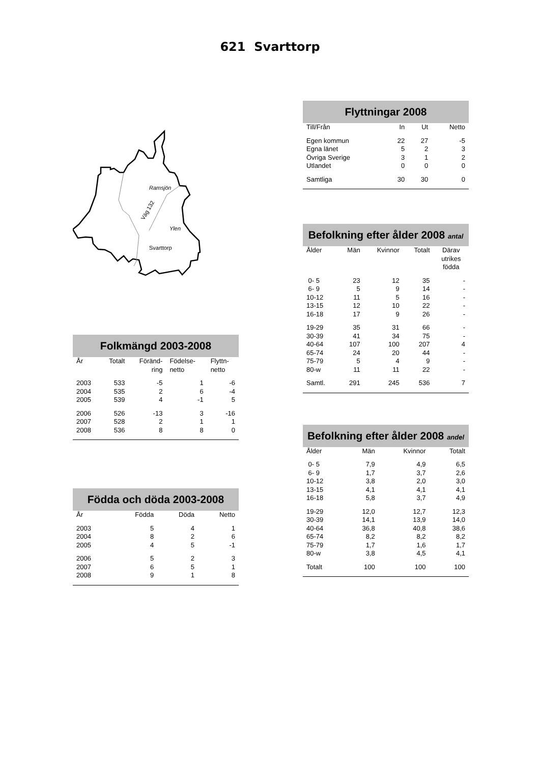621 Svarttorp
Ramsjön
Ylen
Svarttorp
Väg 132
Folkmängd 2003-2008
| År | Totalt | Föränd- ring | Födelse- netto | Flyttn- netto |
| --- | --- | --- | --- | --- |
| 2003 | 533 | -5 | 1 | -6 |
| 2004 | 535 | 2 | 6 | -4 |
| 2005 | 539 | 4 | -1 | 5 |
| 2006 | 526 | -13 | 3 | -16 |
| 2007 | 528 | 2 | 1 | 1 |
| 2008 | 536 | 8 | 8 | 0 |
Födda och döda 2003-2008
| År | Födda | Döda | Netto |
| --- | --- | --- | --- |
| 2003 | 5 | 4 | 1 |
| 2004 | 8 | 2 | 6 |
| 2005 | 4 | 5 | -1 |
| 2006 | 5 | 2 | 3 |
| 2007 | 6 | 5 | 1 |
| 2008 | 9 | 1 | 8 |
Flyttningar 2008
| Till/Från | In | Ut | Netto |
| --- | --- | --- | --- |
| Egen kommun | 22 | 27 | -5 |
| Egna länet | 5 | 2 | 3 |
| Övriga Sverige | 3 | 1 | 2 |
| Utlandet | 0 | 0 | 0 |
| Samtliga | 30 | 30 | 0 |
Befolkning efter ålder 2008 antal
| Ålder | Män | Kvinnor | Totalt | Därav utrikes födda |
| --- | --- | --- | --- | --- |
| 0- 5 | 23 | 12 | 35 | - |
| 6- 9 | 5 | 9 | 14 | - |
| 10-12 | 11 | 5 | 16 | - |
| 13-15 | 12 | 10 | 22 | - |
| 16-18 | 17 | 9 | 26 | - |
| 19-29 | 35 | 31 | 66 | - |
| 30-39 | 41 | 34 | 75 | - |
| 40-64 | 107 | 100 | 207 | 4 |
| 65-74 | 24 | 20 | 44 | - |
| 75-79 | 5 | 4 | 9 | - |
| 80-w | 11 | 11 | 22 | - |
| Samtl. | 291 | 245 | 536 | 7 |
Befolkning efter ålder 2008 andel
| Ålder | Män | Kvinnor | Totalt |
| --- | --- | --- | --- |
| 0- 5 | 7,9 | 4,9 | 6,5 |
| 6- 9 | 1,7 | 3,7 | 2,6 |
| 10-12 | 3,8 | 2,0 | 3,0 |
| 13-15 | 4,1 | 4,1 | 4,1 |
| 16-18 | 5,8 | 3,7 | 4,9 |
| 19-29 | 12,0 | 12,7 | 12,3 |
| 30-39 | 14,1 | 13,9 | 14,0 |
| 40-64 | 36,8 | 40,8 | 38,6 |
| 65-74 | 8,2 | 8,2 | 8,2 |
| 75-79 | 1,7 | 1,6 | 1,7 |
| 80-w | 3,8 | 4,5 | 4,1 |
| Totalt | 100 | 100 | 100 |